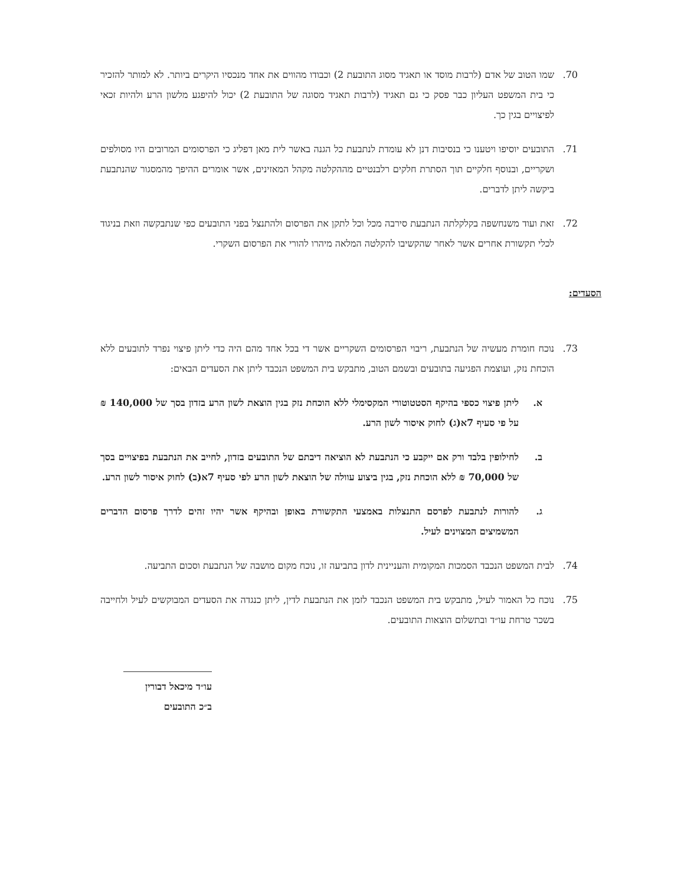70. שמו הטוב של אדם (לרבות מוסד או תאגיד מסוג התובעת 2) וכבודו מהווים את אחד מנכסיו היקרים ביותר. לא למותר להזכיר כי בית המשפט העליון כבר פסק כי גם תאגיד (לרבות תאגיד מסוגה של התובעת 2) יכול להיפגע מלשון הרע ולהיות זכאי לפיצויים בגין כך.
71. התובעים יוסיפו ויטענו כי בנסיבות דנן לא עומדת לנתבעת כל הגנה באשר לית מאן דפליג כי הפרסומים המרובים היו מסולפים ושקריים, ובנוסף חלקיים תוך הסתרת חלקים רלבנטיים מההקלטה מקהל המאזינים, אשר אומרים ההיפך מהמסגור שהנתבעת ביקשה ליתן לדברים.
72. זאת ועוד משנחשפה בקלקלתה הנתבעת סירבה מכל וכל לתקן את הפרסום ולהתנצל בפני התובעים כפי שנתבקשה וזאת בניגוד לכלי תקשורת אחרים אשר לאחר שהקשיבו להקלטה המלאה מיהרו להורי את הפרסום השקרי.
הסעדים:
73. נוכח חומרת מעשיה של הנתבעת, ריבוי הפרסומים השקריים אשר די בכל אחד מהם היה כדי ליתן פיצוי נפרד לתובעים ללא הוכחת נזק, ועוצמת הפגיעה בתובעים ובשמם הטוב, מתבקש בית המשפט הנכבד ליתן את הסעדים הבאים:
א. ליתן פיצוי כספי בהיקף הסטטוטורי המקסימלי ללא הוכחת נזק בגין הוצאת לשון הרע בזדון בסך של 140,000 ₪ על פי סעיף 7א(ג) לחוק איסור לשון הרע.
ב. לחילופין בלבד ורק אם ייקבע כי הנתבעת לא הוציאה דיבתם של התובעים בזדון, לחייב את הנתבעת בפיצויים בסך של 70,000 ₪ ללא הוכחת נזק, בגין ביצוע עוולה של הוצאת לשון הרע לפי סעיף 7א(ב) לחוק איסור לשון הרע.
ג. להורות לנתבעת לפרסם התנצלות באמצעי התקשורת באופן ובהיקף אשר יהיו זהים לדרך פרסום הדברים המשמיצים המצוינים לעיל.
74. לבית המשפט הנכבד הסמכות המקומית והעניינית לדון בתביעה זו, נוכח מקום מושבה של הנתבעת וסכום התביעה.
75. נוכח כל האמור לעיל, מתבקש בית המשפט הנכבד לזמן את הנתבעת לדין, ליתן כנגדה את הסעדים המבוקשים לעיל ולחייבה בשכר טרחת עו״ד ובתשלום הוצאות התובעים.
עו״ד מיכאל דבורין
ב״כ התובעים